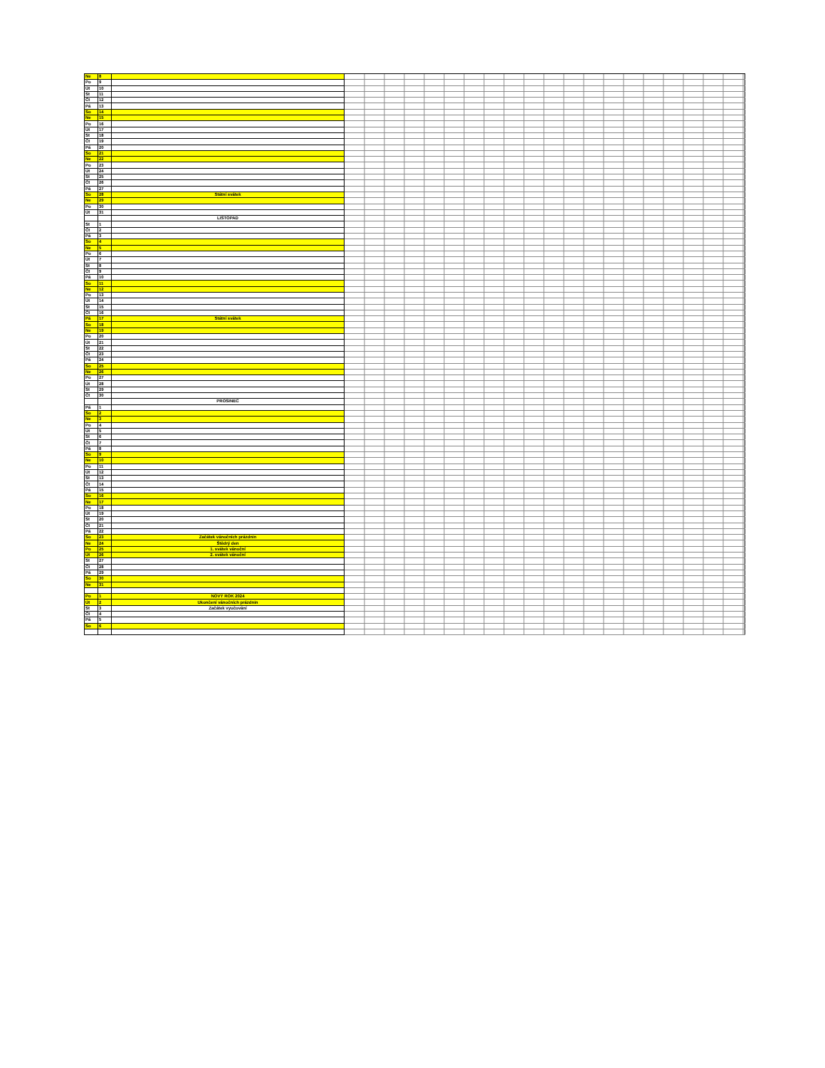| Ne | 8 | | |
| Po | 9 | | |
| Út | 10 | | |
| St | 11 | | |
| Čt | 12 | | |
| Pá | 13 | | |
| So | 14 | | |
| Ne | 15 | | |
| Po | 16 | | |
| Út | 17 | | |
| St | 18 | | |
| Čt | 19 | | |
| Pá | 20 | | |
| So | 21 | | |
| Ne | 22 | | |
| Po | 23 | | |
| Út | 24 | | |
| St | 25 | | |
| Čt | 26 | | |
| Pá | 27 | | |
| So | 28 | Státní svátek | |
| Ne | 29 | | |
| Po | 30 | | |
| Út | 31 | | |
| | | LISTOPAD | |
| St | 1 | | |
| Čt | 2 | | |
| Pá | 3 | | |
| So | 4 | | |
| Ne | 5 | | |
| Po | 6 | | |
| Út | 7 | | |
| St | 8 | | |
| Čt | 9 | | |
| Pá | 10 | | |
| So | 11 | | |
| Ne | 12 | | |
| Po | 13 | | |
| Út | 14 | | |
| St | 15 | | |
| Čt | 16 | | |
| Pá | 17 | Státní svátek | |
| So | 18 | | |
| Ne | 19 | | |
| Po | 20 | | |
| Út | 21 | | |
| St | 22 | | |
| Čt | 23 | | |
| Pá | 24 | | |
| So | 25 | | |
| Ne | 26 | | |
| Po | 27 | | |
| Út | 28 | | |
| St | 29 | | |
| Čt | 30 | | |
| | | PROSINEC | |
| Pá | 1 | | |
| So | 2 | | |
| Ne | 3 | | |
| Po | 4 | | |
| Út | 5 | | |
| St | 6 | | |
| Čt | 7 | | |
| Pá | 8 | | |
| So | 9 | | |
| Ne | 10 | | |
| Po | 11 | | |
| Út | 12 | | |
| St | 13 | | |
| Čt | 14 | | |
| Pá | 15 | | |
| So | 16 | | |
| Ne | 17 | | |
| Po | 18 | | |
| Út | 19 | | |
| St | 20 | | |
| Čt | 21 | | |
| Pá | 22 | | |
| So | 23 | Začátek vánočních prázdnin | |
| Ne | 24 | Štědrý den | |
| Po | 25 | 1. svátek vánoční | |
| Út | 26 | 2. svátek vánoční | |
| St | 27 | | |
| Čt | 28 | | |
| Pá | 29 | | |
| So | 30 | | |
| Ne | 31 | | |
| Po | 1 | NOVÝ ROK 2024 | |
| Út | 2 | Ukončení vánočních prázdnin | |
| St | 3 | Začátek vyučování | |
| Čt | 4 | | |
| Pá | 5 | | |
| So | 6 | | |